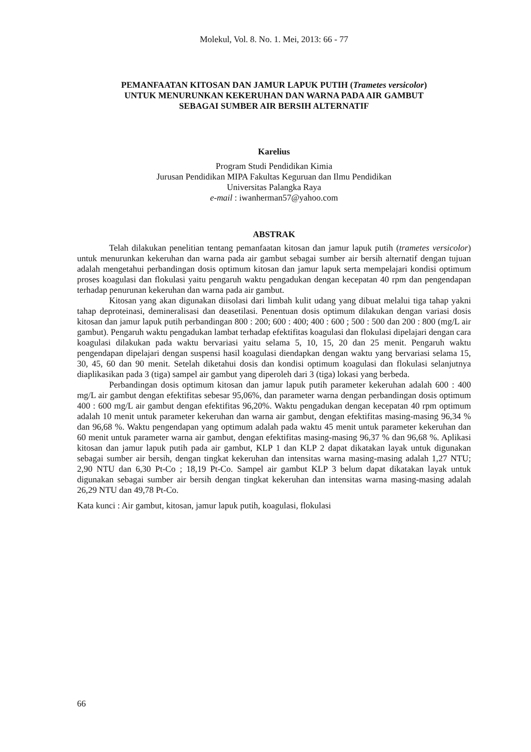Molekul, Vol. 8. No. 1. Mei, 2013: 66 - 77
PEMANFAATAN KITOSAN DAN JAMUR LAPUK PUTIH (Trametes versicolor)
UNTUK MENURUNKAN KEKERUHAN DAN WARNA PADA AIR GAMBUT
SEBAGAI SUMBER AIR BERSIH ALTERNATIF
Karelius
Program Studi Pendidikan Kimia
Jurusan Pendidikan MIPA Fakultas Keguruan dan Ilmu Pendidikan
Universitas Palangka Raya
e-mail : iwanherman57@yahoo.com
ABSTRAK
Telah dilakukan penelitian tentang pemanfaatan kitosan dan jamur lapuk putih (trametes versicolor) untuk menurunkan kekeruhan dan warna pada air gambut sebagai sumber air bersih alternatif dengan tujuan adalah mengetahui perbandingan dosis optimum kitosan dan jamur lapuk serta mempelajari kondisi optimum proses koagulasi dan flokulasi yaitu pengaruh waktu pengadukan dengan kecepatan 40 rpm dan pengendapan terhadap penurunan kekeruhan dan warna pada air gambut.
Kitosan yang akan digunakan diisolasi dari limbah kulit udang yang dibuat melalui tiga tahap yakni tahap deproteinasi, demineralisasi dan deasetilasi. Penentuan dosis optimum dilakukan dengan variasi dosis kitosan dan jamur lapuk putih perbandingan 800 : 200; 600 : 400; 400 : 600 ; 500 : 500 dan 200 : 800 (mg/L air gambut). Pengaruh waktu pengadukan lambat terhadap efektifitas koagulasi dan flokulasi dipelajari dengan cara koagulasi dilakukan pada waktu bervariasi yaitu selama 5, 10, 15, 20 dan 25 menit. Pengaruh waktu pengendapan dipelajari dengan suspensi hasil koagulasi diendapkan dengan waktu yang bervariasi selama 15, 30, 45, 60 dan 90 menit. Setelah diketahui dosis dan kondisi optimum koagulasi dan flokulasi selanjutnya diaplikasikan pada 3 (tiga) sampel air gambut yang diperoleh dari 3 (tiga) lokasi yang berbeda.
Perbandingan dosis optimum kitosan dan jamur lapuk putih parameter kekeruhan adalah 600 : 400 mg/L air gambut dengan efektifitas sebesar 95,06%, dan parameter warna dengan perbandingan dosis optimum 400 : 600 mg/L air gambut dengan efektifitas 96,20%. Waktu pengadukan dengan kecepatan 40 rpm optimum adalah 10 menit untuk parameter kekeruhan dan warna air gambut, dengan efektifitas masing-masing 96,34 % dan 96,68 %. Waktu pengendapan yang optimum adalah pada waktu 45 menit untuk parameter kekeruhan dan 60 menit untuk parameter warna air gambut, dengan efektifitas masing-masing 96,37 % dan 96,68 %. Aplikasi kitosan dan jamur lapuk putih pada air gambut, KLP 1 dan KLP 2 dapat dikatakan layak untuk digunakan sebagai sumber air bersih, dengan tingkat kekeruhan dan intensitas warna masing-masing adalah 1,27 NTU; 2,90 NTU dan 6,30 Pt-Co ; 18,19 Pt-Co. Sampel air gambut KLP 3 belum dapat dikatakan layak untuk digunakan sebagai sumber air bersih dengan tingkat kekeruhan dan intensitas warna masing-masing adalah 26,29 NTU dan 49,78 Pt-Co.
Kata kunci : Air gambut, kitosan, jamur lapuk putih, koagulasi, flokulasi
66